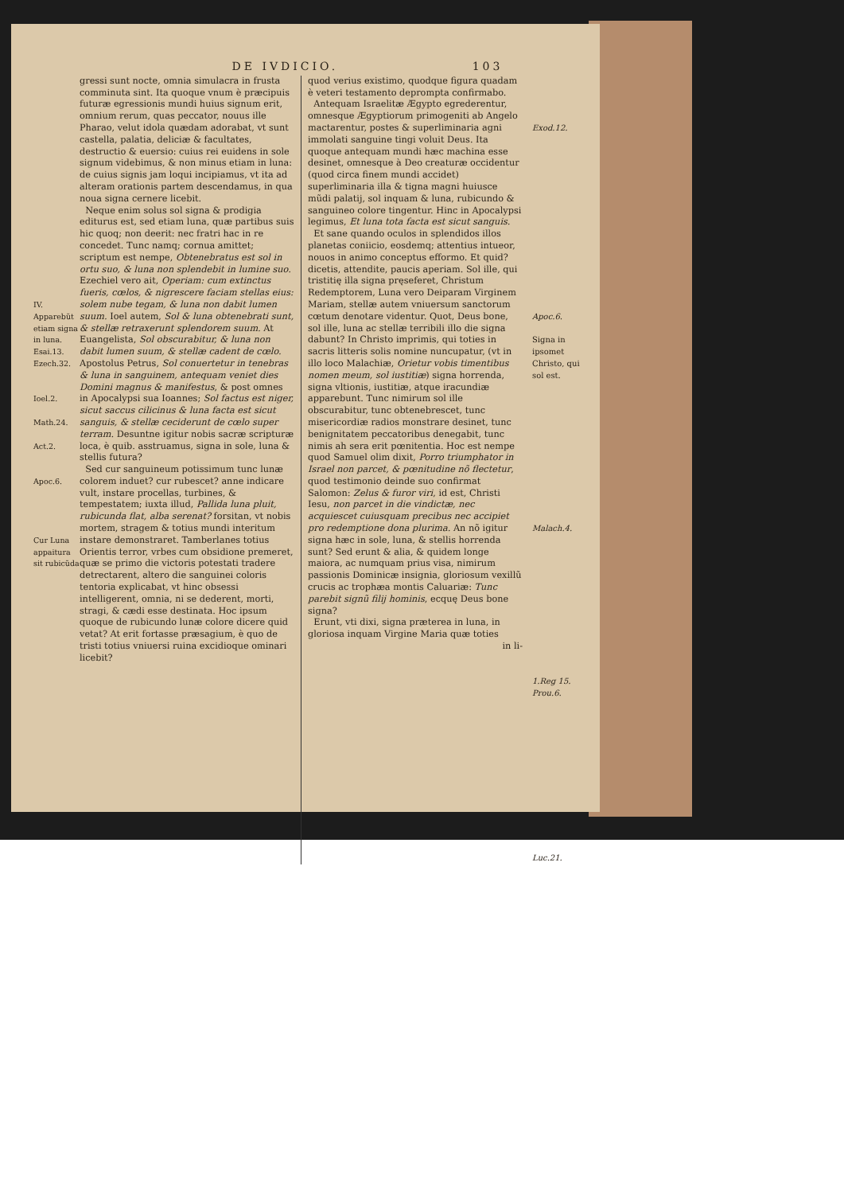DE IVDICIO. 103
IV.
Apparebũt etiam signa in luna.
Esai.13.
Ezech.32.
Ioel.2.
Math.24.
Act.2.
Apoc.6.
Cur Luna appaitura sit rubicũda
gressi sunt nocte, omnia simulacra in frusta comminuta sint. Ita quoque vnum è præcipuis futuræ egressionis mundi huius signum erit, omnium rerum, quas peccator, nouus ille Pharao, velut idola quædam adorabat, vt sunt castella, palatia, deliciæ & facultates, destructio & euersio: cuius rei euidens in sole signum videbimus, & non minus etiam in luna: de cuius signis jam loqui incipiamus, vt ita ad alteram orationis partem descendamus, in qua noua signa cernere licebit.
Neque enim solus sol signa & prodigia editurus est, sed etiam luna, quæ partibus suis hic quoq; non deerit: nec fratri hac in re concedet. Tunc namq; cornua amittet; scriptum est nempe, Obtenebratus est sol in ortu suo, & luna non splendebit in lumine suo. Ezechiel vero ait, Operiam: cum extinctus fueris, cœlos, & nigrescere faciam stellas eius: solem nube tegam, & luna non dabit lumen suum. Ioel autem, Sol & luna obtenebrati sunt, & stellæ retraxerunt splendorem suum. At Euangelista, Sol obscurabitur, & luna non dabit lumen suum, & stellæ cadent de cœlo. Apostolus Petrus, Sol conuertetur in tenebras & luna in sanguinem, antequam veniet dies Domini magnus & manifestus, & post omnes in Apocalypsi sua Ioannes; Sol factus est niger, sicut saccus cilicinus & luna facta est sicut sanguis, & stellæ ceciderunt de cœlo super terram. Desuntne igitur nobis sacræ scripturæ loca, è quib. asstruamus, signa in sole, luna & stellis futura?
Sed cur sanguineum potissimum tunc lunæ colorem induet? cur rubescet? anne indicare vult, instare procellas, turbines, & tempestatem; iuxta illud, Pallida luna pluit, rubicunda flat, alba serenat? forsitan, vt nobis mortem, stragem & totius mundi interitum instare demonstraret. Tamberlanes totius Orientis terror, vrbes cum obsidione premeret, quæ se primo die victoris potestati tradere detrectarent, altero die sanguinei coloris tentoria explicabat, vt hinc obsessi intelligerent, omnia, ni se dederent, morti, stragi, & cædi esse destinata. Hoc ipsum quoque de rubicundo lunæ colore dicere quid vetat? At erit fortasse præsagium, è quo de tristi totius vniuersi ruina excidioque ominari licebit?
quod verius existimo, quodque figura quadam è veteri testamento deprompta confirmabo.
Antequam Israelitæ Ægypto egrederentur, omnesque Ægyptiorum primogeniti ab Angelo mactarentur, postes & superliminaria agni immolati sanguine tingi voluit Deus. Ita quoque antequam mundi hæc machina esse desinet, omnesque à Deo creaturæ occidentur (quod circa finem mundi accidet) superliminaria illa & tigna magni huiusce mũdi palatij, sol inquam & luna, rubicundo & sanguineo colore tingentur. Hinc in Apocalypsi legimus, Et luna tota facta est sicut sanguis.
Et sane quando oculos in splendidos illos planetas coniicio, eosdemq; attentius intueor, nouos in animo conceptus efformo. Et quid? dicetis, attendite, paucis aperiam. Sol ille, qui tristitię illa signa pręseferet, Christum Redemptorem, Luna vero Deiparam Virginem Mariam, stellæ autem vniuersum sanctorum cœtum denotare videntur. Quot, Deus bone, sol ille, luna ac stellæ terribili illo die signa dabunt? In Christo imprimis, qui toties in sacris litteris solis nomine nuncupatur, (vt in illo loco Malachiæ, Orietur vobis timentibus nomen meum, sol iustitiæ) signa horrenda, signa vltionis, iustitiæ, atque iracundiæ apparebunt. Tunc nimirum sol ille obscurabitur, tunc obtenebrescet, tunc misericordiæ radios monstrare desinet, tunc benignitatem peccatoribus denegabit, tunc nimis ah sera erit pœnitentia. Hoc est nempe quod Samuel olim dixit, Porro triumphator in Israel non parcet, & pœnitudine nõ flectetur, quod testimonio deinde suo confirmat Salomon: Zelus & furor viri, id est, Christi Iesu, non parcet in die vindictæ, nec acquiescet cuiusquam precibus nec accipiet pro redemptione dona plurima. An nõ igitur signa hæc in sole, luna, & stellis horrenda sunt? Sed erunt & alia, & quidem longe maiora, ac numquam prius visa, nimirum passionis Dominicæ insignia, gloriosum vexillũ crucis ac trophæa montis Caluariæ: Tunc parebit signũ filij hominis, ecquę Deus bone signa?
Erunt, vti dixi, signa præterea in luna, in gloriosa inquam Virgine Maria quæ toties
in li-
Exod.12.
Apoc.6.
Signa in ipsomet Christo, qui sol est.
Malach.4.
1.Reg 15.
Prou.6.
Luc.21.